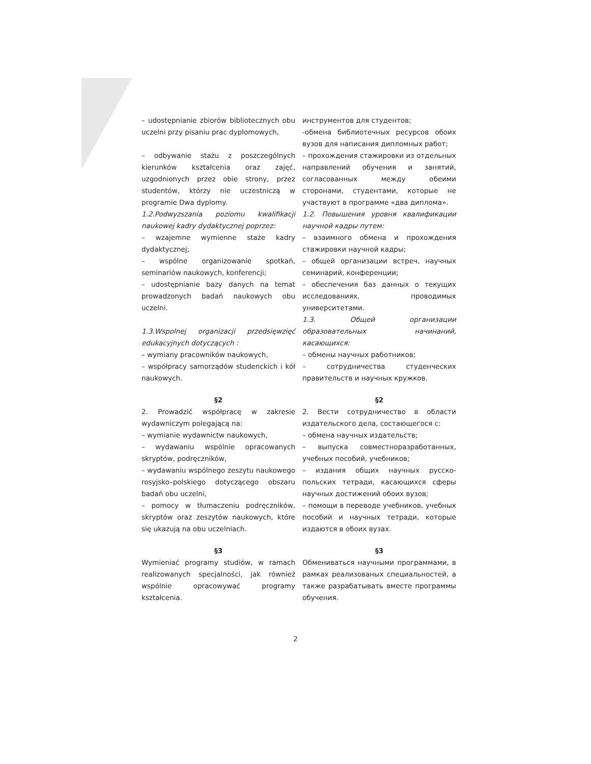– udostępnianie zbiorów bibliotecznych obu uczelni przy pisaniu prac dyplomowych,
– odbywanie stażu z poszczególnych kierunków kształcenia oraz zajęć, uzgodnionych przez obie strony, przez studentów, którzy nie uczestniczą w programie Dwa dyplomy.
1.2.Podwyzszania poziomu kwalifikacji naukowej kadry dydaktycznej poprzez:
– wzajemne wymienne staże kadry dydaktycznej;
– wspólne organizowanie spotkań, seminariów naukowych, konferencji;
– udostępnianie bazy danych na temat prowadzonych badań naukowych obu uczelni.
1.3.Wspolnej organizacji przedsięwzięć edukacyjnych dotyczących :
– wymiany pracowników naukowych,
– współpracy samorządów studenckich i kół naukowych.
§2
2. Prowadzić współpracę w zakresie wydawniczym polegającą na:
– wymianie wydawnictw naukowych,
– wydawaniu wspólnie opracowanych skryptów, podręczników,
– wydawaniu wspólnego zeszytu naukowego rosyjsko–polskiego dotyczącego obszaru badań obu uczelni,
– pomocy w tłumaczeniu podręczników, skryptów oraz zeszytów naukowych, które się ukazują na obu uczelniach.
§3
Wymieniać programy studiów, w ramach realizowanych specjalności, jak również wspólnie opracowywać programy kształcenia.
инструментов для студентов;
-обмена библиотечных ресурсов обоих вузов для написания дипломных работ;
– прохождения стажировки из отдельных направлений обучения и занятий, согласованных между обеими сторонами, студентами, которые не участвуют в программе «два диплома».
1.2. Повышения уровня квалификации научной кадры путем:
– взаимного обмена и прохождения стажировки научной кадры;
– общей организации встреч, научных семинарий, конференции;
– обеспечения баз данных о текущих исследованиях, проводимых университетами.
1.3. Общей организации образовательных начинаний, касающихся:
– обмены научных работников;
– сотрудничества студенческих правительств и научных кружков.
§2
2. Вести сотрудничество в области издательского дела, состающегося с:
– обмена научных издательств;
– выпуска совместноразработанных, учебных пособий, учебников;
– издания общих научных русско-польских тетради, касающихся сферы научных достижений обоих вузов;
– помощи в переводе учебников, учебных пособий и научных тетради, которые издаются в обоих вузах.
§3
Обмениваться научными программами, в рамках реализованых специальностей, а также разрабатывать вместе программы обучения.
2